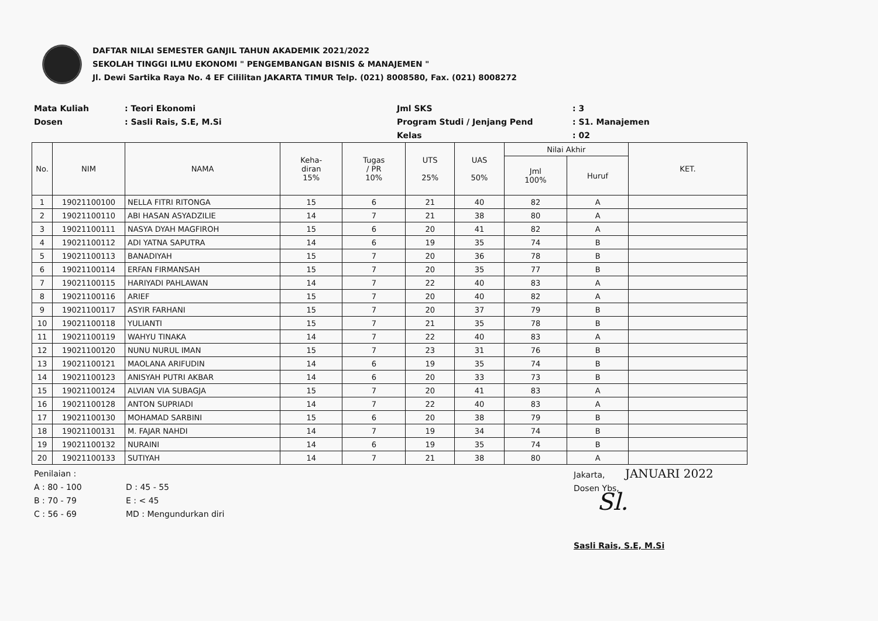DAFTAR NILAI SEMESTER GANJIL TAHUN AKADEMIK 2021/2022
SEKOLAH TINGGI ILMU EKONOMI " PENGEMBANGAN BISNIS & MANAJEMEN "
Jl. Dewi Sartika Raya No. 4 EF Cililitan JAKARTA TIMUR Telp. (021) 8008580, Fax. (021) 8008272
Mata Kuliah
Dosen
: Teori Ekonomi
: Sasli Rais, S.E, M.Si
Jml SKS
Program Studi / Jenjang Pend
Kelas
: 3
: S1. Manajemen
: 02
| No. | NIM | NAMA | Keha- diran 15% | Tugas / PR 10% | UTS 25% | UAS 50% | Nilai Akhir | | KET. |
| --- | --- | --- | --- | --- | --- | --- | --- | --- | --- |
| | | | | | | | Jml 100% | Huruf | |
| 1 | 19021100100 | NELLA FITRI RITONGA | 15 | 6 | 21 | 40 | 82 | A | |
| 2 | 19021100110 | ABI HASAN ASYADZILIE | 14 | 7 | 21 | 38 | 80 | A | |
| 3 | 19021100111 | NASYA DYAH MAGFIROH | 15 | 6 | 20 | 41 | 82 | A | |
| 4 | 19021100112 | ADI YATNA SAPUTRA | 14 | 6 | 19 | 35 | 74 | B | |
| 5 | 19021100113 | BANADIYAH | 15 | 7 | 20 | 36 | 78 | B | |
| 6 | 19021100114 | ERFAN FIRMANSAH | 15 | 7 | 20 | 35 | 77 | B | |
| 7 | 19021100115 | HARIYADI PAHLAWAN | 14 | 7 | 22 | 40 | 83 | A | |
| 8 | 19021100116 | ARIEF | 15 | 7 | 20 | 40 | 82 | A | |
| 9 | 19021100117 | ASYIR FARHANI | 15 | 7 | 20 | 37 | 79 | B | |
| 10 | 19021100118 | YULIANTI | 15 | 7 | 21 | 35 | 78 | B | |
| 11 | 19021100119 | WAHYU TINAKA | 14 | 7 | 22 | 40 | 83 | A | |
| 12 | 19021100120 | NUNU NURUL IMAN | 15 | 7 | 23 | 31 | 76 | B | |
| 13 | 19021100121 | MAOLANA ARIFUDIN | 14 | 6 | 19 | 35 | 74 | B | |
| 14 | 19021100123 | ANISYAH PUTRI AKBAR | 14 | 6 | 20 | 33 | 73 | B | |
| 15 | 19021100124 | ALVIAN VIA SUBAGJA | 15 | 7 | 20 | 41 | 83 | A | |
| 16 | 19021100128 | ANTON SUPRIADI | 14 | 7 | 22 | 40 | 83 | A | |
| 17 | 19021100130 | MOHAMAD SARBINI | 15 | 6 | 20 | 38 | 79 | B | |
| 18 | 19021100131 | M. FAJAR NAHDI | 14 | 7 | 19 | 34 | 74 | B | |
| 19 | 19021100132 | NURAINI | 14 | 6 | 19 | 35 | 74 | B | |
| 20 | 19021100133 | SUTIYAH | 14 | 7 | 21 | 38 | 80 | A | |
Penilaian :
A : 80 - 100
B : 70 - 79
C : 56 - 69
D : 45 - 55
E : < 45
MD : Mengundurkan diri
Jakarta, JANUARI 2022
Dosen Ybs,
Sl.
Sasli Rais, S.E, M.Si